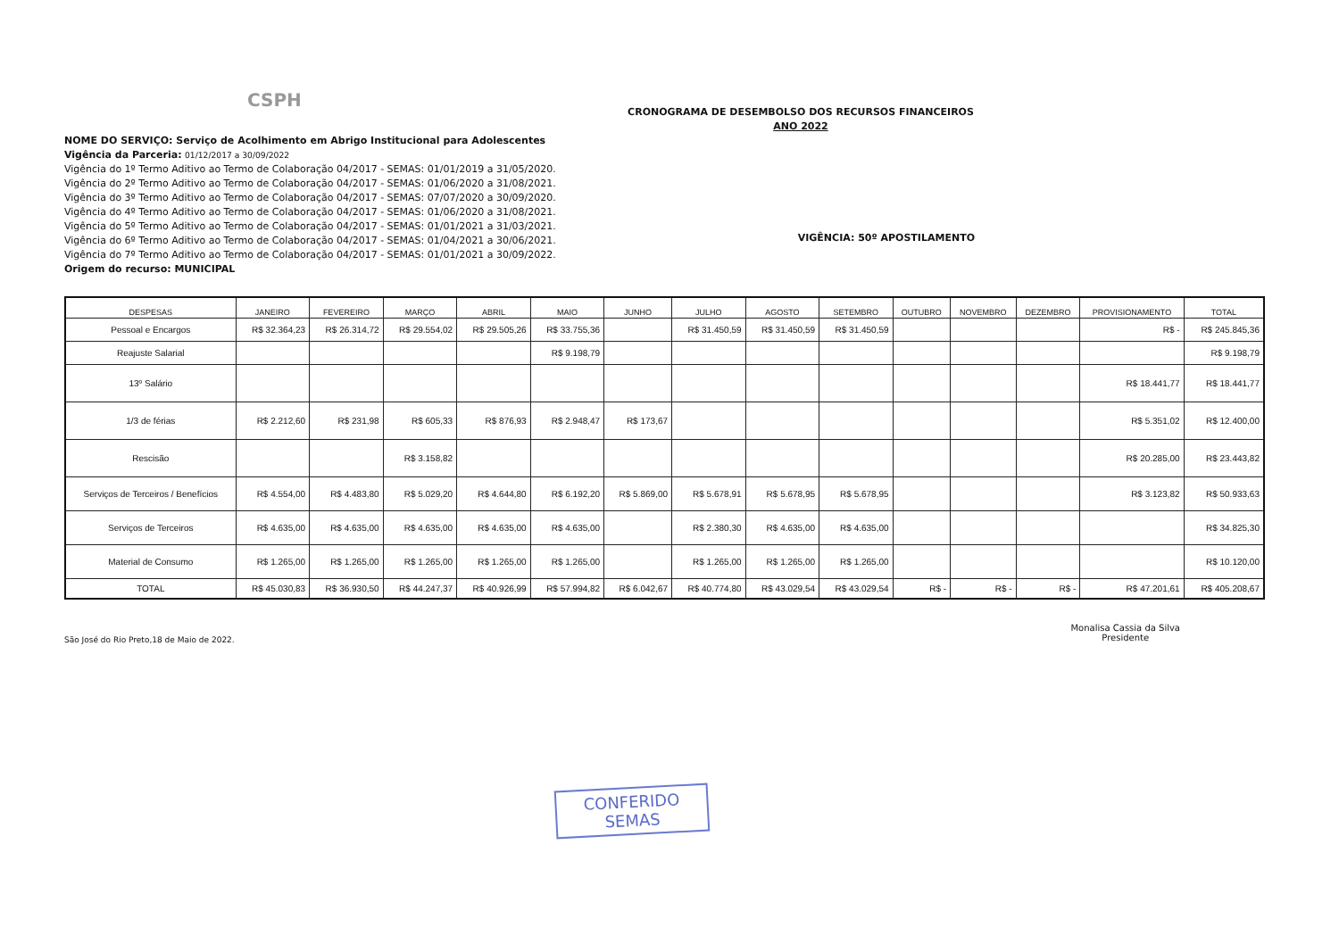CSPH
CRONOGRAMA DE DESEMBOLSO DOS RECURSOS FINANCEIROS
ANO 2022
NOME DO SERVIÇO: Serviço de Acolhimento em Abrigo Institucional para Adolescentes
Vigência da Parceria: 01/12/2017 a 30/09/2022
Vigência do 1º Termo Aditivo ao Termo de Colaboração 04/2017 - SEMAS: 01/01/2019 a 31/05/2020.
Vigência do 2º Termo Aditivo ao Termo de Colaboração 04/2017 - SEMAS: 01/06/2020 a 31/08/2021.
Vigência do 3º Termo Aditivo ao Termo de Colaboração 04/2017 - SEMAS: 07/07/2020 a 30/09/2020.
Vigência do 4º Termo Aditivo ao Termo de Colaboração 04/2017 - SEMAS: 01/06/2020 a 31/08/2021.
Vigência do 5º Termo Aditivo ao Termo de Colaboração 04/2017 - SEMAS: 01/01/2021 a 31/03/2021.
Vigência do 6º Termo Aditivo ao Termo de Colaboração 04/2017 - SEMAS: 01/04/2021 a 30/06/2021.
Vigência do 7º Termo Aditivo ao Termo de Colaboração 04/2017 - SEMAS: 01/01/2021 a 30/09/2022.
Origem do recurso: MUNICIPAL
VIGÊNCIA: 50º APOSTILAMENTO
| DESPESAS | JANEIRO | FEVEREIRO | MARÇO | ABRIL | MAIO | JUNHO | JULHO | AGOSTO | SETEMBRO | OUTUBRO | NOVEMBRO | DEZEMBRO | PROVISIONAMENTO | TOTAL |
| --- | --- | --- | --- | --- | --- | --- | --- | --- | --- | --- | --- | --- | --- | --- |
| Pessoal e Encargos | R$ 32.364,23 | R$ 26.314,72 | R$ 29.554,02 | R$ 29.505,26 | R$ 33.755,36 | | R$ 31.450,59 | R$ 31.450,59 | R$ 31.450,59 | | | | R$ - | R$ 245.845,36 |
| Reajuste Salarial | | | | | R$ 9.198,79 | | | | | | | | | R$ 9.198,79 |
| 13º Salário | | | | | | | | | | | | | R$ 18.441,77 | R$ 18.441,77 |
| 1/3 de férias | R$ 2.212,60 | R$ 231,98 | R$ 605,33 | R$ 876,93 | R$ 2.948,47 | R$ 173,67 | | | | | | | R$ 5.351,02 | R$ 12.400,00 |
| Rescisão | | | R$ 3.158,82 | | | | | | | | | | R$ 20.285,00 | R$ 23.443,82 |
| Serviços de Terceiros / Benefícios | R$ 4.554,00 | R$ 4.483,80 | R$ 5.029,20 | R$ 4.644,80 | R$ 6.192,20 | R$ 5.869,00 | R$ 5.678,91 | R$ 5.678,95 | R$ 5.678,95 | | | | R$ 3.123,82 | R$ 50.933,63 |
| Serviços de Terceiros | R$ 4.635,00 | R$ 4.635,00 | R$ 4.635,00 | R$ 4.635,00 | R$ 4.635,00 | | R$ 2.380,30 | R$ 4.635,00 | R$ 4.635,00 | | | | | R$ 34.825,30 |
| Material de Consumo | R$ 1.265,00 | R$ 1.265,00 | R$ 1.265,00 | R$ 1.265,00 | R$ 1.265,00 | | R$ 1.265,00 | R$ 1.265,00 | R$ 1.265,00 | | | | | R$ 10.120,00 |
| TOTAL | R$ 45.030,83 | R$ 36.930,50 | R$ 44.247,37 | R$ 40.926,99 | R$ 57.994,82 | R$ 6.042,67 | R$ 40.774,80 | R$ 43.029,54 | R$ 43.029,54 | R$ - | R$ - | R$ - | R$ 47.201,61 | R$ 405.208,67 |
São José do Rio Preto,18 de Maio de 2022.
Monalisa Cassia da Silva
Presidente
CONFERIDO
SEMAS